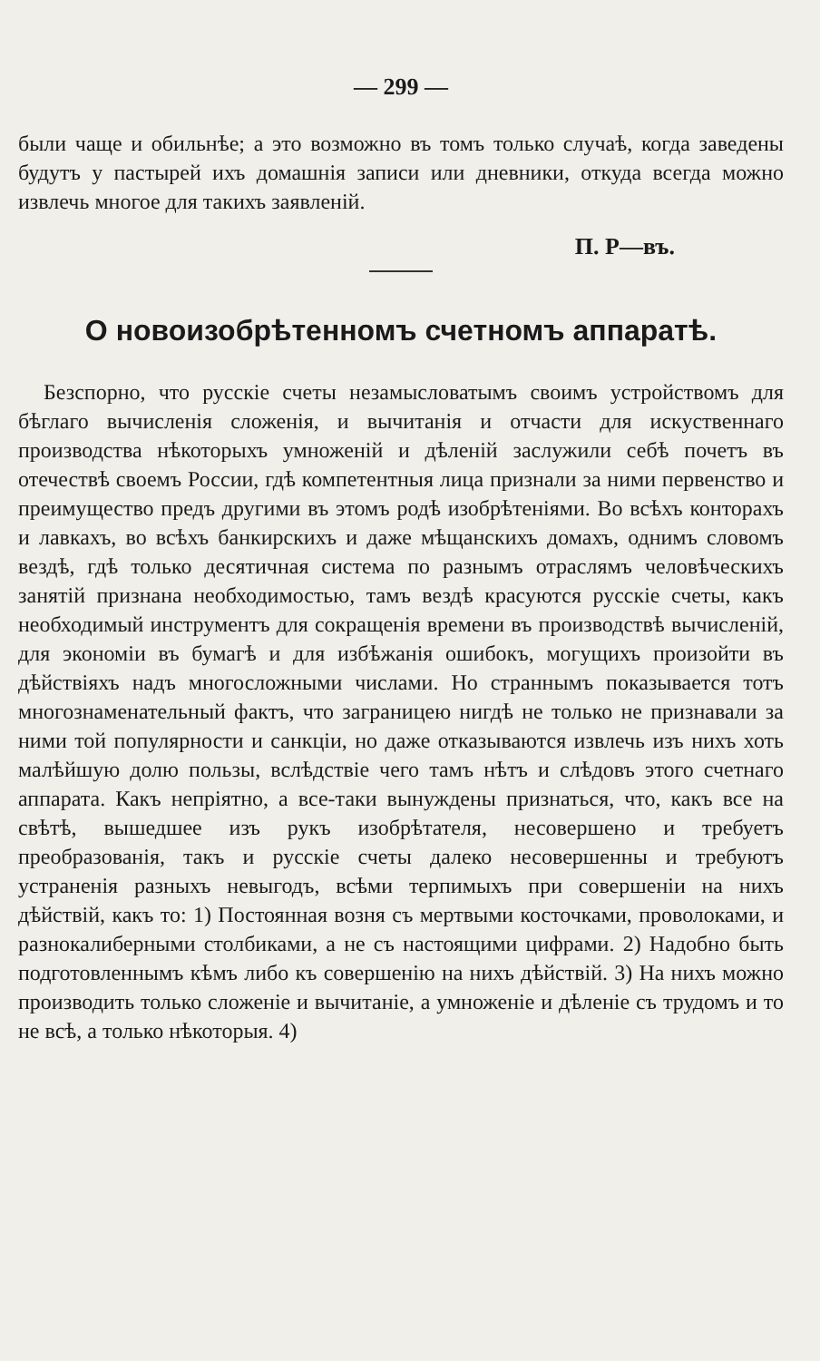— 299 —
были чаще и обильнѣе; а это возможно въ томъ только случаѣ, когда заведены будутъ у пастырей ихъ домашнія записи или дневники, откуда всегда можно извлечь многое для такихъ заявленій.
П. Р—въ.
О новоизобрѣтенномъ счетномъ аппаратѣ.
Безспорно, что русскіе счеты незамысловатымъ своимъ устройствомъ для бѣглаго вычисленія сложенія, и вычитанія и отчасти для искуственнаго производства нѣкоторыхъ умноженій и дѣленій заслужили себѣ почетъ въ отечествѣ своемъ России, гдѣ компетентныя лица признали за ними первенство и преимущество предъ другими въ этомъ родѣ изобрѣтеніями. Во всѣхъ конторахъ и лавкахъ, во всѣхъ банкирскихъ и даже мѣщанскихъ домахъ, однимъ словомъ вездѣ, гдѣ только десятичная система по разнымъ отраслямъ человѣческихъ занятій признана необходимостью, тамъ вездѣ красуются русскіе счеты, какъ необходимый инструментъ для сокращенія времени въ производствѣ вычисленій, для экономіи въ бумагѣ и для избѣжанія ошибокъ, могущихъ произойти въ дѣйствіяхъ надъ многосложными числами. Но страннымъ показывается тотъ многознаменательный фактъ, что заграницею нигдѣ не только не признавали за ними той популярности и санкціи, но даже отказываются извлечь изъ нихъ хоть малѣйшую долю пользы, вслѣдствіе чего тамъ нѣтъ и слѣдовъ этого счетнаго аппарата. Какъ непріятно, а все-таки вынуждены признаться, что, какъ все на свѣтѣ, вышедшее изъ рукъ изобрѣтателя, несовершено и требуетъ преобразованія, такъ и русскіе счеты далеко несовершенны и требуютъ устраненія разныхъ невыгодъ, всѣми терпимыхъ при совершеніи на нихъ дѣйствій, какъ то: 1) Постоянная возня съ мертвыми косточками, проволоками, и разнокалиберными столбиками, а не съ настоящими цифрами. 2) Надобно быть подготовленнымъ кѣмъ либо къ совершенію на нихъ дѣйствій. 3) На нихъ можно производить только сложеніе и вычитаніе, а умноженіе и дѣленіе съ трудомъ и то не всѣ, а только нѣкоторыя. 4)